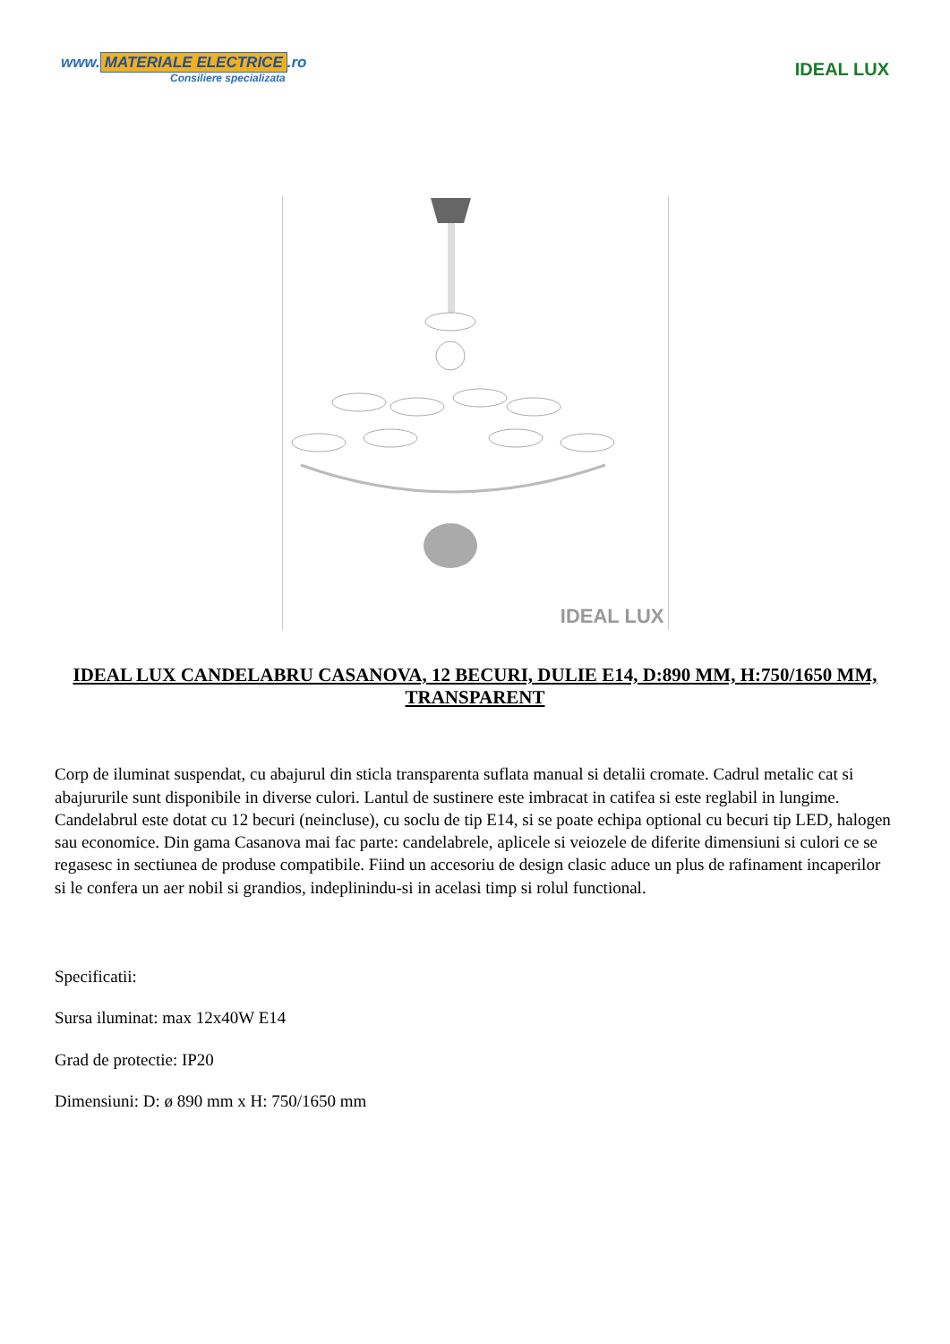www. MATERIALE ELECTRICE.ro
Consiliere specializata
IDEAL LUX
IDEAL LUX
IDEAL LUX CANDELABRU CASANOVA, 12 BECURI, DULIE E14, D:890 MM, H:750/1650 MM, TRANSPARENT
Corp de iluminat suspendat, cu abajurul din sticla transparenta suflata manual si detalii cromate. Cadrul metalic cat si abajururile sunt disponibile in diverse culori. Lantul de sustinere este imbracat in catifea si este reglabil in lungime. Candelabrul este dotat cu 12 becuri (neincluse), cu soclu de tip E14, si se poate echipa optional cu becuri tip LED, halogen sau economice. Din gama Casanova mai fac parte: candelabrele, aplicele si veiozele de diferite dimensiuni si culori ce se regasesc in sectiunea de produse compatibile. Fiind un accesoriu de design clasic aduce un plus de rafinament incaperilor si le confera un aer nobil si grandios, indeplinindu-si in acelasi timp si rolul functional.
Specificatii:
Sursa iluminat: max 12x40W E14
Grad de protectie: IP20
Dimensiuni: D: ø 890 mm x H: 750/1650 mm